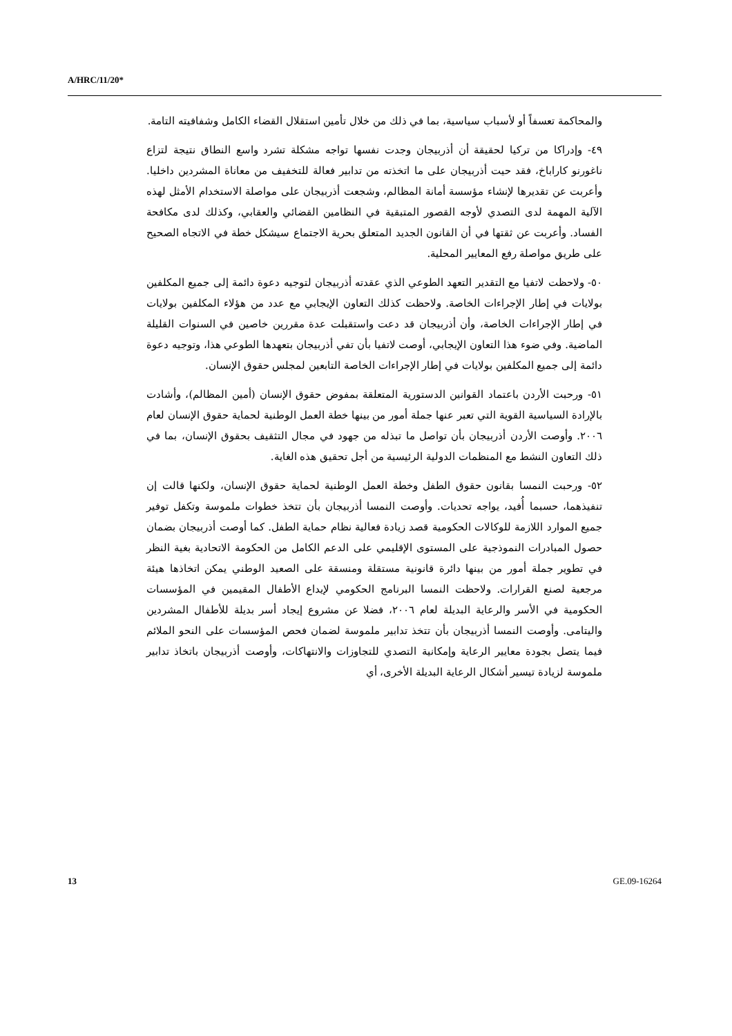A/HRC/11/20*
والمحاكمة تعسفاً أو لأسباب سياسية، بما في ذلك من خلال تأمين استقلال القضاء الكامل وشفافيته التامة.
٤٩- وإدراكا من تركيا لحقيقة أن أذربيجان وجدت نفسها تواجه مشكلة تشرد واسع النطاق نتيجة لتزاع ناغورنو كاراباخ، فقد حيت أذربيجان على ما اتخذته من تدابير فعالة للتخفيف من معاناة المشردين داخليا. وأعربت عن تقديرها لإنشاء مؤسسة أمانة المظالم، وشجعت أذربيجان على مواصلة الاستخدام الأمثل لهذه الآلية المهمة لدى التصدي لأوجه القصور المتبقية في النظامين القضائي والعقابي، وكذلك لدى مكافحة الفساد. وأعربت عن ثقتها في أن القانون الجديد المتعلق بحرية الاجتماع سيشكل خطة في الاتجاه الصحيح على طريق مواصلة رفع المعايير المحلية.
٥٠- ولاحظت لاتفيا مع التقدير التعهد الطوعي الذي عقدته أذربيجان لتوجيه دعوة دائمة إلى جميع المكلفين بولايات في إطار الإجراءات الخاصة. ولاحظت كذلك التعاون الإيجابي مع عدد من هؤلاء المكلفين بولايات في إطار الإجراءات الخاصة، وأن أذربيجان قد دعت واستقبلت عدة مقررين خاصين في السنوات القليلة الماضية. وفي ضوء هذا التعاون الإيجابي، أوصت لاتفيا بأن تفي أذربيجان بتعهدها الطوعي هذا، وتوجيه دعوة دائمة إلى جميع المكلفين بولايات في إطار الإجراءات الخاصة التابعين لمجلس حقوق الإنسان.
٥١- ورحبت الأردن باعتماد القوانين الدستورية المتعلقة بمفوض حقوق الإنسان (أمين المظالم)، وأشادت بالإرادة السياسية القوية التي تعبر عنها جملة أمور من بينها خطة العمل الوطنية لحماية حقوق الإنسان لعام ٢٠٠٦. وأوصت الأردن أذربيجان بأن تواصل ما تبذله من جهود في مجال التثقيف بحقوق الإنسان، بما في ذلك التعاون النشط مع المنظمات الدولية الرئيسية من أجل تحقيق هذه الغاية.
٥٢- ورحبت النمسا بقانون حقوق الطفل وخطة العمل الوطنية لحماية حقوق الإنسان، ولكنها قالت إن تنفيذهما، حسبما أُفيد، يواجه تحديات. وأوصت النمسا أذربيجان بأن تتخذ خطوات ملموسة وتكفل توفير جميع الموارد اللازمة للوكالات الحكومية قصد زيادة فعالية نظام حماية الطفل. كما أوصت أذربيجان بضمان حصول المبادرات النموذجية على المستوى الإقليمي على الدعم الكامل من الحكومة الاتحادية بغية النظر في تطوير جملة أمور من بينها دائرة قانونية مستقلة ومنسقة على الصعيد الوطني يمكن اتخاذها هيئة مرجعية لصنع القرارات. ولاحظت النمسا البرنامج الحكومي لإيداع الأطفال المقيمين في المؤسسات الحكومية في الأسر والرعاية البديلة لعام ٢٠٠٦، فضلا عن مشروع إيجاد أسر بديلة للأطفال المشردين واليتامى. وأوصت النمسا أذربيجان بأن تتخذ تدابير ملموسة لضمان فحص المؤسسات على النحو الملائم فيما يتصل بجودة معايير الرعاية وإمكانية التصدي للتجاوزات والانتهاكات، وأوصت أذربيجان باتخاذ تدابير ملموسة لزيادة تيسير أشكال الرعاية البديلة الأخرى، أي
13 GE.09-16264